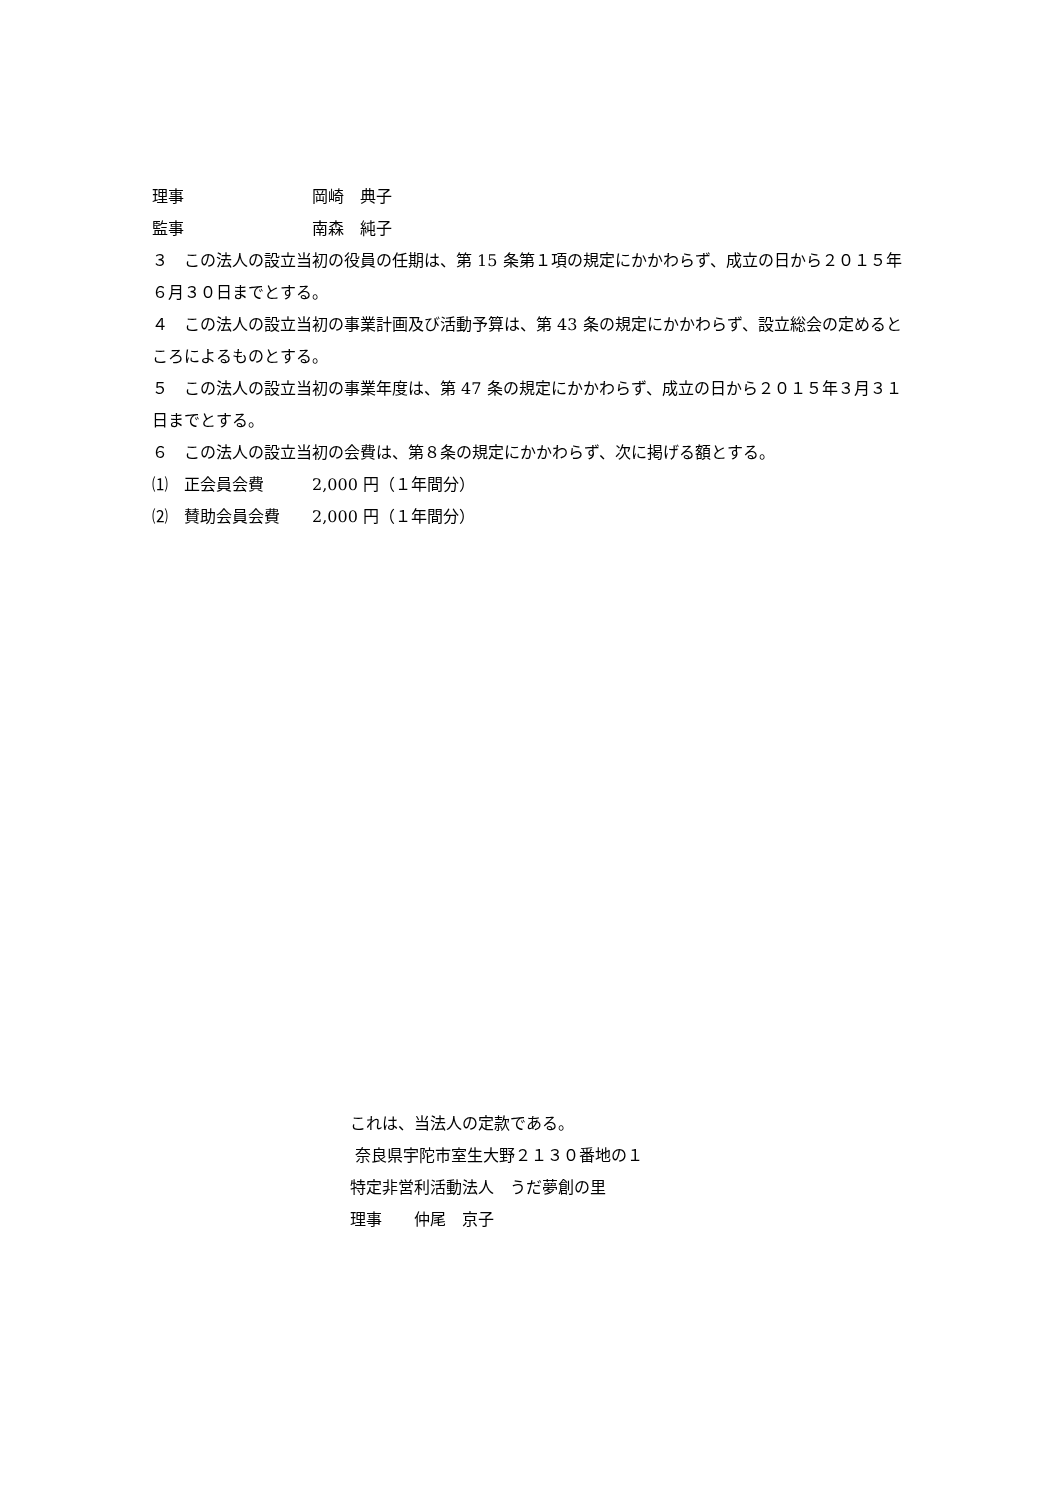理事　　　　　　　　岡崎　典子
監事　　　　　　　　南森　純子
３　この法人の設立当初の役員の任期は、第 15 条第１項の規定にかかわらず、成立の日から２０１５年　６月３０日までとする。
４　この法人の設立当初の事業計画及び活動予算は、第 43 条の規定にかかわらず、設立総会の定めるところによるものとする。
５　この法人の設立当初の事業年度は、第 47 条の規定にかかわらず、成立の日から２０１５年３月３１日までとする。
６　この法人の設立当初の会費は、第８条の規定にかかわらず、次に掲げる額とする。
⑴　正会員会費　　　2,000 円（１年間分）
⑵　賛助会員会費　　2,000 円（１年間分）
これは、当法人の定款である。
奈良県宇陀市室生大野２１３０番地の１
特定非営利活動法人　うだ夢創の里
理事　　仲尾　京子